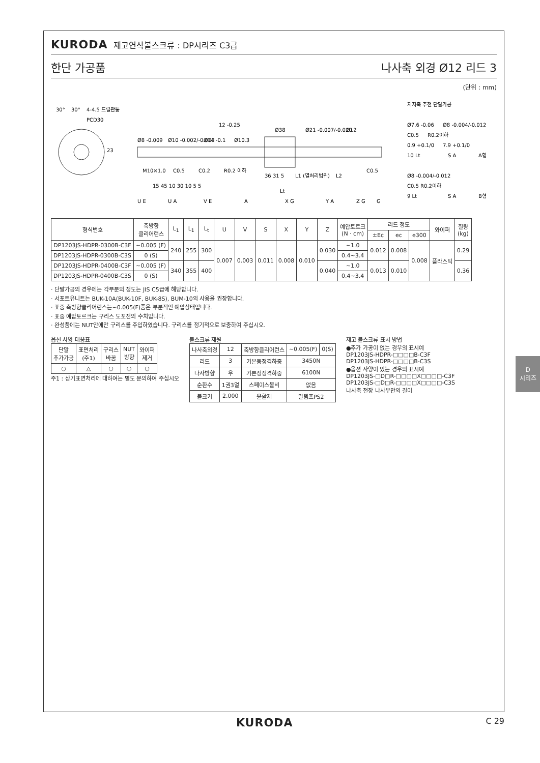KURODA 재고연삭볼스크류 : DP시리즈 C3급
한단 가공품 나사축 외경 Ø12 리드 3
(단위 : mm)
30°
30°
4-4.5 드릴관통
PCD30
23
Ø8 -0.009
Ø10 -0.002/-0.008
Ø14 -0.1
Ø10.3
12 -0.25
Ø38
Ø21 -0.007/-0.020
Ø12
M10×1.0
C0.5
C0.2
R0.2 이하
36 31 5
L1 (열처리범위)
L2
15 45 10 30 10 5 5
Lt
C0.5
U E
U A
V E
A
X G
Y A
Z G
G
지지축 추천 단말가공
Ø7.6 -0.06
Ø8 -0.004/-0.012
C0.5
R0.2이하
0.9 +0.1/0
7.9 +0.1/0
10 Lt
S A
A형
Ø8 -0.004/-0.012
C0.5 R0.2이하
9 Lt
S A
B형
| 형식번호 | 축방향 클리어런스 | L<sub>1</sub> | L<sub>1</sub> | L<sub>t</sub> | U | V | S | X | Y | Z | 예압토르크 (N · cm) | 리드 정도 | | | 와이퍼 | 질량 (kg) |
| --- | --- | --- | --- | --- | --- | --- | --- | --- | --- | --- | --- | --- | --- | --- | --- | --- |
| | | | | | | | | | | | | ±Ec | ec | e300 | | |
| DP1203JS-HDPR-0300B-C3F | ~0.005 (F) | 240 | 255 | 300 | 0.007 | 0.003 | 0.011 | 0.008 | 0.010 | 0.030 | ~1.0 | 0.012 | 0.008 | 0.008 | 플라스틱 | 0.29 |
| DP1203JS-HDPR-0300B-C3S | 0 (S) | | | | | | | | | | 0.4~3.4 | | | | | |
| DP1203JS-HDPR-0400B-C3F | ~0.005 (F) | 340 | 355 | 400 | | | | | | 0.040 | ~1.0 | 0.013 | 0.010 | | | 0.36 |
| DP1203JS-HDPR-0400B-C3S | 0 (S) | | | | | | | | | | 0.4~3.4 | | | | | |
· 단말가공의 경우에는 각부분의 정도는 JIS C5급에 해당합니다.
· 서포트유니트는 BUK-10A(BUK-10F, BUK-8S), BUM-10의 사용을 권장합니다.
· 표중 축방향클리어런스는~0.005(F)품은 부분적인 예압상태입니다.
· 표중 예압토르크는 구리스 도포전의 수치입니다.
· 완성품에는 NUT안에만 구리스를 주입하였습니다. 구리스를 정기적으로 보충하여 주십시오.
옵션 사양 대응표
| 단말 추가가공 | 표면처리 (주1) | 구리스 바꿈 | NUT 방향 | 와이퍼 제거 |
| --- | --- | --- | --- | --- |
| ○ | △ | ○ | ○ | ○ |
주1 : 상기표면처리에 대하여는 별도 문의하여 주십시오
볼스크류 제원
| 나사축외경 | 12 | 축방향클리어런스 | ~0.005(F) | 0(S) |
| 리드 | 3 | 기본동정격하중 | 3450N | |
| 나사방향 | 우 | 기본정정격하중 | 6100N | |
| 순환수 | 1권3열 | 스페이스볼비 | 없음 | |
| 볼크기 | 2.000 | 윤활제 | 말템프PS2 | |
재고 볼스크류 표시 방법
●추가 가공이 없는 경우의 표시예
DP1203JS-HDPR-□□□□B-C3F
DP1203JS-HDPR-□□□□B-C3S
●옵션 사양이 있는 경우의 표시예
DP1203JS-□D□R-□□□□X□□□□-C3F
DP1203JS-□D□R-□□□□X□□□□-C3S
나사축 전장 나사부만의 길이
KURODA C 29
D
시리즈